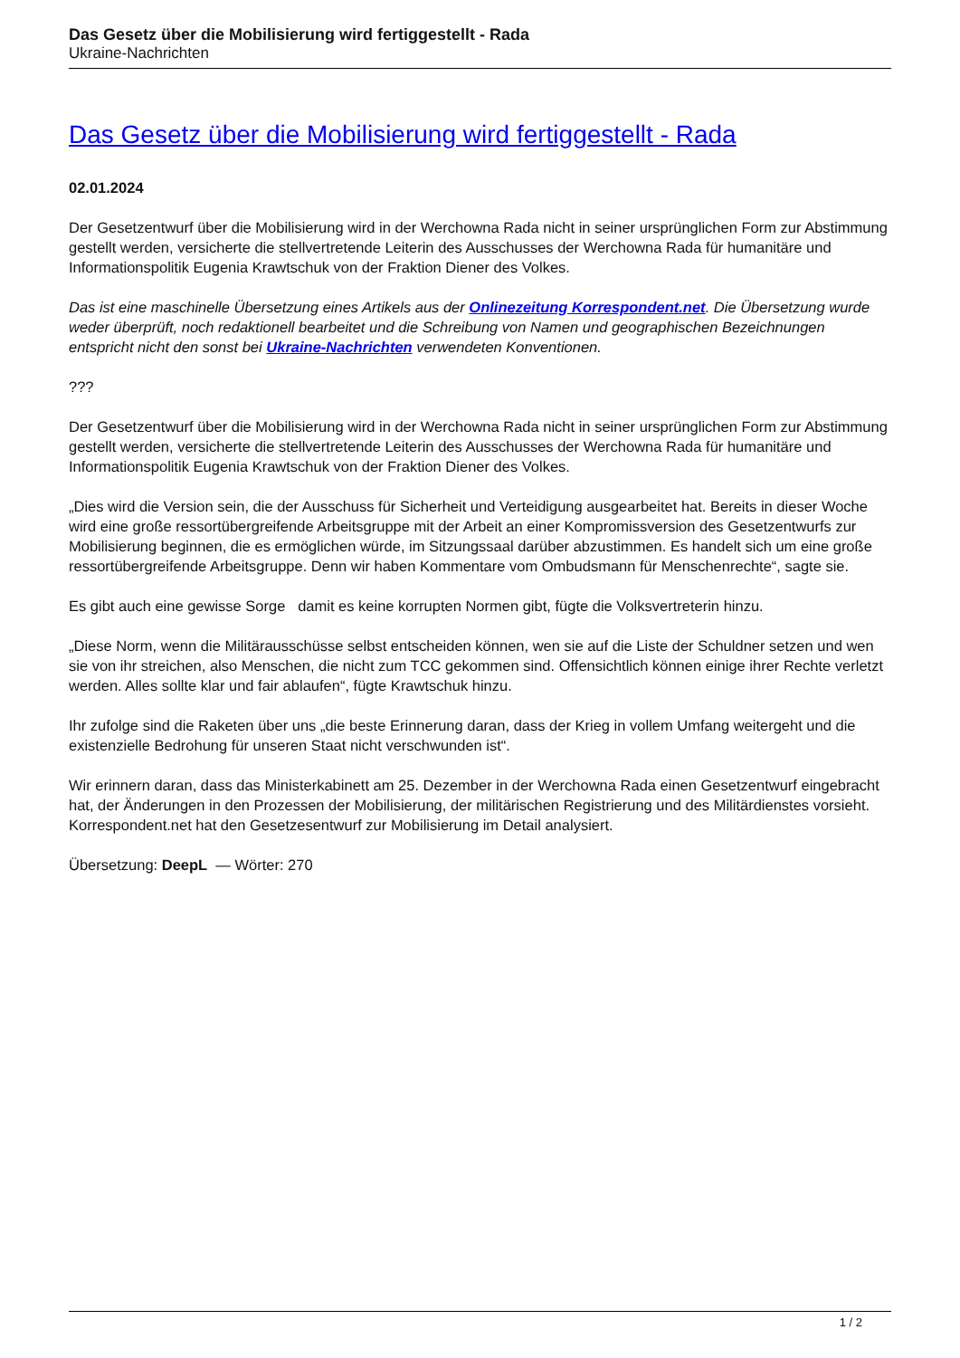Das Gesetz über die Mobilisierung wird fertiggestellt - Rada
Ukraine-Nachrichten
Das Gesetz über die Mobilisierung wird fertiggestellt - Rada
02.01.2024
Der Gesetzentwurf über die Mobilisierung wird in der Werchowna Rada nicht in seiner ursprünglichen Form zur Abstimmung gestellt werden, versicherte die stellvertretende Leiterin des Ausschusses der Werchowna Rada für humanitäre und Informationspolitik Eugenia Krawtschuk von der Fraktion Diener des Volkes.
Das ist eine maschinelle Übersetzung eines Artikels aus der Onlinezeitung Korrespondent.net. Die Übersetzung wurde weder überprüft, noch redaktionell bearbeitet und die Schreibung von Namen und geographischen Bezeichnungen entspricht nicht den sonst bei Ukraine-Nachrichten verwendeten Konventionen.
???
Der Gesetzentwurf über die Mobilisierung wird in der Werchowna Rada nicht in seiner ursprünglichen Form zur Abstimmung gestellt werden, versicherte die stellvertretende Leiterin des Ausschusses der Werchowna Rada für humanitäre und Informationspolitik Eugenia Krawtschuk von der Fraktion Diener des Volkes.
„Dies wird die Version sein, die der Ausschuss für Sicherheit und Verteidigung ausgearbeitet hat. Bereits in dieser Woche wird eine große ressortübergreifende Arbeitsgruppe mit der Arbeit an einer Kompromissversion des Gesetzentwurfs zur Mobilisierung beginnen, die es ermöglichen würde, im Sitzungssaal darüber abzustimmen. Es handelt sich um eine große ressortübergreifende Arbeitsgruppe. Denn wir haben Kommentare vom Ombudsmann für Menschenrechte“, sagte sie.
Es gibt auch eine gewisse Sorge damit es keine korrupten Normen gibt, fügte die Volksvertreterin hinzu.
„Diese Norm, wenn die Militärausschüsse selbst entscheiden können, wen sie auf die Liste der Schuldner setzen und wen sie von ihr streichen, also Menschen, die nicht zum TCC gekommen sind. Offensichtlich können einige ihrer Rechte verletzt werden. Alles sollte klar und fair ablaufen“, fügte Krawtschuk hinzu.
Ihr zufolge sind die Raketen über uns „die beste Erinnerung daran, dass der Krieg in vollem Umfang weitergeht und die existenzielle Bedrohung für unseren Staat nicht verschwunden ist“.
Wir erinnern daran, dass das Ministerkabinett am 25. Dezember in der Werchowna Rada einen Gesetzentwurf eingebracht hat, der Änderungen in den Prozessen der Mobilisierung, der militärischen Registrierung und des Militärdienstes vorsieht. Korrespondent.net hat den Gesetzesentwurf zur Mobilisierung im Detail analysiert.
Übersetzung: DeepL — Wörter: 270
1 / 2